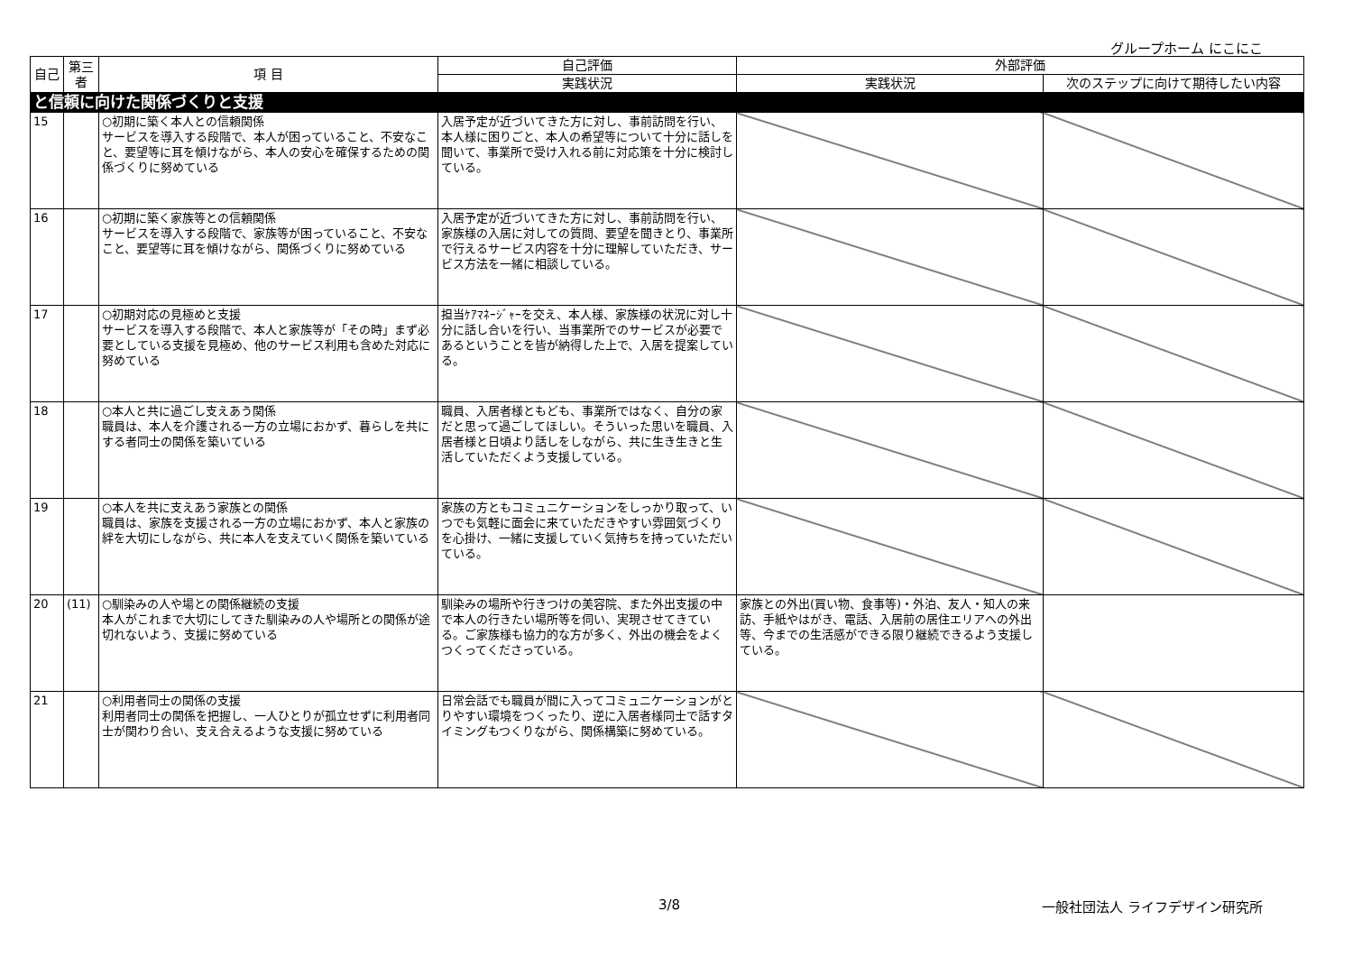グループホーム にこにこ
| 自己 | 第三者 | 項 目 | 自己評価 | 外部評価 | |
| --- | --- | --- | --- | --- | --- |
| | | | 実践状況 | 実践状況 | 次のステップに向けて期待したい内容 |
| と信頼に向けた関係づくりと支援 | | | | | |
| 15 | | ○初期に築く本人との信頼関係 サービスを導入する段階で、本人が困っていること、不安なこと、要望等に耳を傾けながら、本人の安心を確保するための関係づくりに努めている | 入居予定が近づいてきた方に対し、事前訪問を行い、本人様に困りごと、本人の希望等について十分に話しを聞いて、事業所で受け入れる前に対応策を十分に検討している。 | | |
| 16 | | ○初期に築く家族等との信頼関係 サービスを導入する段階で、家族等が困っていること、不安なこと、要望等に耳を傾けながら、関係づくりに努めている | 入居予定が近づいてきた方に対し、事前訪問を行い、家族様の入居に対しての質問、要望を聞きとり、事業所で行えるサービス内容を十分に理解していただき、サービス方法を一緒に相談している。 | | |
| 17 | | ○初期対応の見極めと支援 サービスを導入する段階で、本人と家族等が「その時」まず必要としている支援を見極め、他のサービス利用も含めた対応に努めている | 担当ｹｱﾏﾈｰｼﾞｬｰを交え、本人様、家族様の状況に対し十分に話し合いを行い、当事業所でのサービスが必要であるということを皆が納得した上で、入居を提案している。 | | |
| 18 | | ○本人と共に過ごし支えあう関係 職員は、本人を介護される一方の立場におかず、暮らしを共にする者同士の関係を築いている | 職員、入居者様ともども、事業所ではなく、自分の家だと思って過ごしてほしい。そういった思いを職員、入居者様と日頃より話しをしながら、共に生き生きと生活していただくよう支援している。 | | |
| 19 | | ○本人を共に支えあう家族との関係 職員は、家族を支援される一方の立場におかず、本人と家族の絆を大切にしながら、共に本人を支えていく関係を築いている | 家族の方ともコミュニケーションをしっかり取って、いつでも気軽に面会に来ていただきやすい雰囲気づくりを心掛け、一緒に支援していく気持ちを持っていただいている。 | | |
| 20 | (11) | ○馴染みの人や場との関係継続の支援 本人がこれまで大切にしてきた馴染みの人や場所との関係が途切れないよう、支援に努めている | 馴染みの場所や行きつけの美容院、また外出支援の中で本人の行きたい場所等を伺い、実現させてきている。ご家族様も協力的な方が多く、外出の機会をよくつくってくださっている。 | 家族との外出(買い物、食事等)・外泊、友人・知人の来訪、手紙やはがき、電話、入居前の居住エリアへの外出等、今までの生活感ができる限り継続できるよう支援している。 | |
| 21 | | ○利用者同士の関係の支援 利用者同士の関係を把握し、一人ひとりが孤立せずに利用者同士が関わり合い、支え合えるような支援に努めている | 日常会話でも職員が間に入ってコミュニケーションがとりやすい環境をつくったり、逆に入居者様同士で話すタイミングもつくりながら、関係構築に努めている。 | | |
3/8 一般社団法人 ライフデザイン研究所